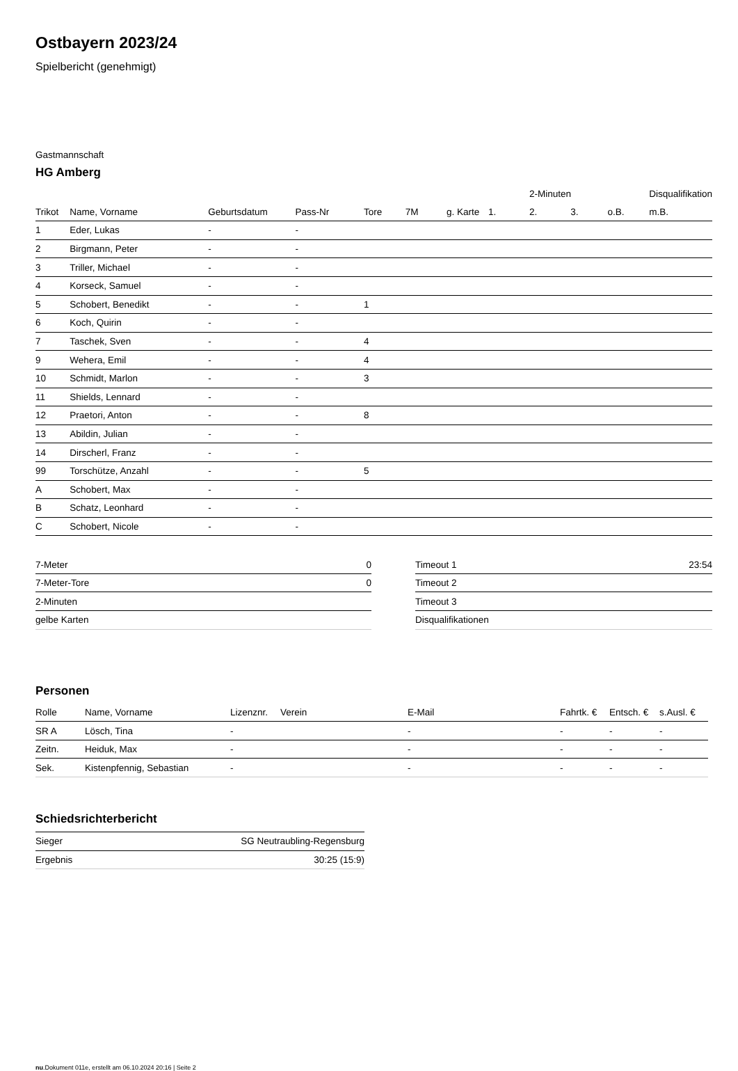Ostbayern 2023/24
Spielbericht (genehmigt)
Gastmannschaft
HG Amberg
| | | | | | | | | 2-Minuten | | | Disqualifikation |
| --- | --- | --- | --- | --- | --- | --- | --- | --- | --- | --- | --- |
| Trikot | Name, Vorname | Geburtsdatum | Pass-Nr | Tore | 7M | g. Karte | 1. | 2. | 3. | o.B. | m.B. |
| 1 | Eder, Lukas | - | - | | | | | | | | |
| 2 | Birgmann, Peter | - | - | | | | | | | | |
| 3 | Triller, Michael | - | - | | | | | | | | |
| 4 | Korseck, Samuel | - | - | | | | | | | | |
| 5 | Schobert, Benedikt | - | - | 1 | | | | | | | |
| 6 | Koch, Quirin | - | - | | | | | | | | |
| 7 | Taschek, Sven | - | - | 4 | | | | | | | |
| 9 | Wehera, Emil | - | - | 4 | | | | | | | |
| 10 | Schmidt, Marlon | - | - | 3 | | | | | | | |
| 11 | Shields, Lennard | - | - | | | | | | | | |
| 12 | Praetori, Anton | - | - | 8 | | | | | | | |
| 13 | Abildin, Julian | - | - | | | | | | | | |
| 14 | Dirscherl, Franz | - | - | | | | | | | | |
| 99 | Torschütze, Anzahl | - | - | 5 | | | | | | | |
| A | Schobert, Max | - | - | | | | | | | | |
| B | Schatz, Leonhard | - | - | | | | | | | | |
| C | Schobert, Nicole | - | - | | | | | | | | |
| 7-Meter | 0 |
| 7-Meter-Tore | 0 |
| 2-Minuten | |
| gelbe Karten | |
| Timeout 1 | 23:54 |
| Timeout 2 | |
| Timeout 3 | |
| Disqualifikationen | |
Personen
| Rolle | Name, Vorname | Lizenznr. | Verein | E-Mail | Fahrtk. € | Entsch. € | s.Ausl. € |
| --- | --- | --- | --- | --- | --- | --- | --- |
| SR A | Lösch, Tina | - | | - | - | - | - |
| Zeitn. | Heiduk, Max | - | | - | - | - | - |
| Sek. | Kistenpfennig, Sebastian | - | | - | - | - | - |
Schiedsrichterbericht
| Sieger | SG Neutraubling-Regensburg |
| Ergebnis | 30:25 (15:9) |
nu.Dokument 011e, erstellt am 06.10.2024 20:16 | Seite 2